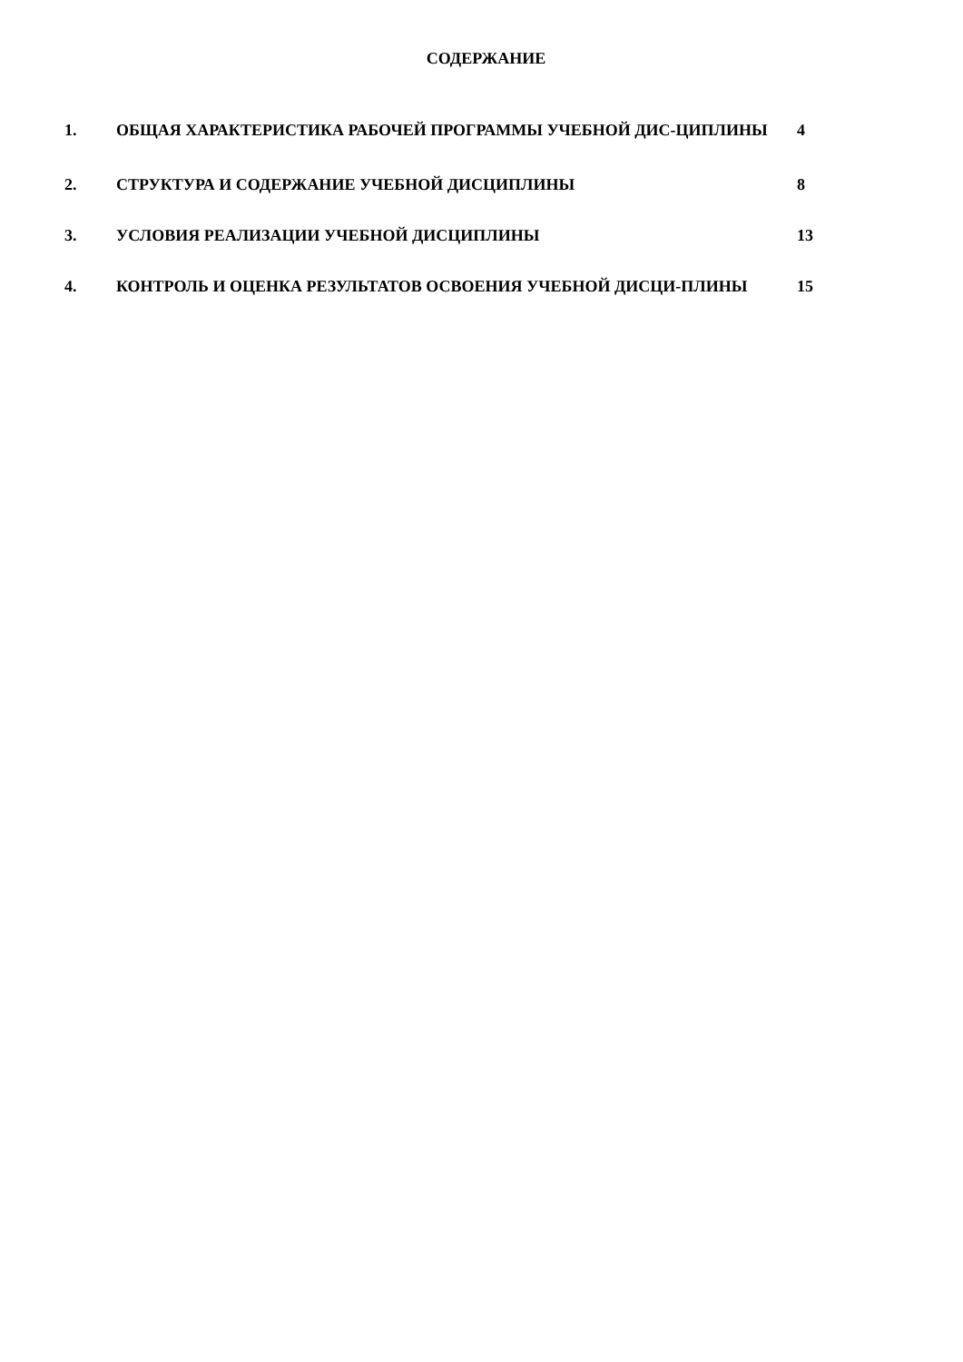СОДЕРЖАНИЕ
1. ОБЩАЯ ХАРАКТЕРИСТИКА РАБОЧЕЙ ПРОГРАММЫ УЧЕБНОЙ ДИС-ЦИПЛИНЫ 4
2. СТРУКТУРА И СОДЕРЖАНИЕ УЧЕБНОЙ ДИСЦИПЛИНЫ 8
3. УСЛОВИЯ РЕАЛИЗАЦИИ УЧЕБНОЙ ДИСЦИПЛИНЫ 13
4. КОНТРОЛЬ И ОЦЕНКА РЕЗУЛЬТАТОВ ОСВОЕНИЯ УЧЕБНОЙ ДИСЦИ-ПЛИНЫ 15